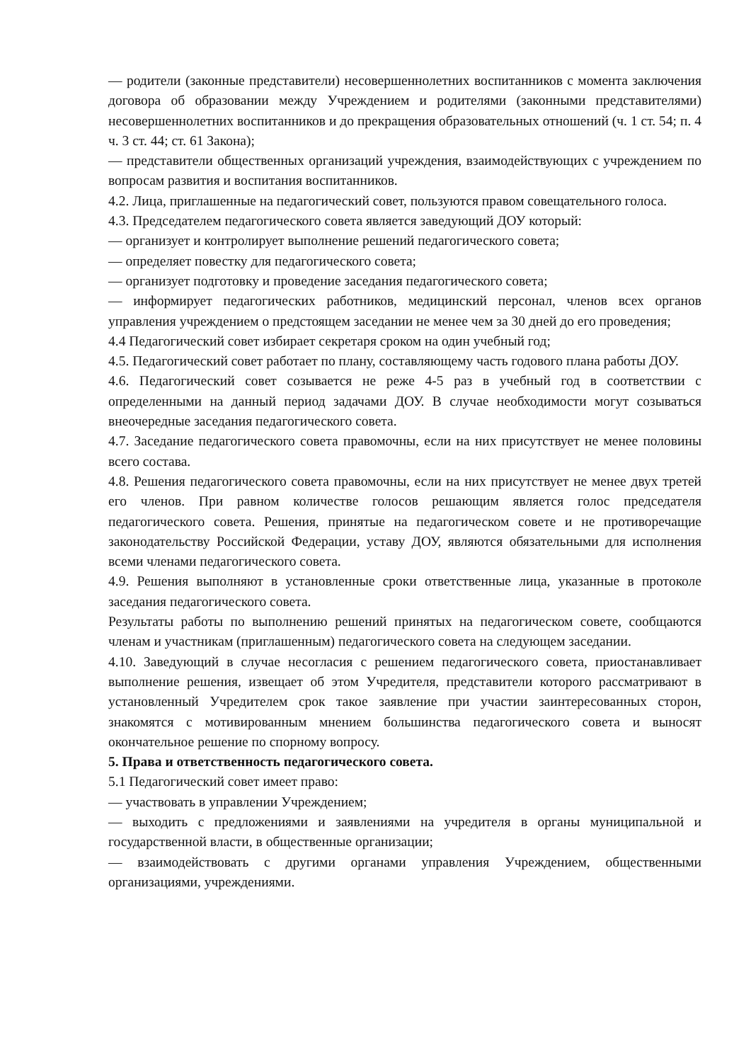— родители (законные представители) несовершеннолетних воспитанников с момента заключения договора об образовании между Учреждением и родителями (законными представителями) несовершеннолетних воспитанников и до прекращения образовательных отношений (ч. 1 ст. 54; п. 4 ч. 3 ст. 44; ст. 61 Закона);
— представители общественных организаций учреждения, взаимодействующих с учреждением по вопросам развития и воспитания воспитанников.
4.2. Лица, приглашенные на педагогический совет, пользуются правом совещательного голоса.
4.3. Председателем педагогического совета является заведующий ДОУ который:
— организует и контролирует выполнение решений педагогического совета;
— определяет повестку для педагогического совета;
— организует подготовку и проведение заседания педагогического совета;
— информирует педагогических работников, медицинский персонал, членов всех органов управления учреждением о предстоящем заседании не менее чем за 30 дней до его проведения;
4.4 Педагогический совет избирает секретаря сроком на один учебный год;
4.5. Педагогический совет работает по плану, составляющему часть годового плана работы ДОУ.
4.6. Педагогический совет созывается не реже 4-5 раз в учебный год в соответствии с определенными на данный период задачами ДОУ. В случае необходимости могут созываться внеочередные заседания педагогического совета.
4.7. Заседание педагогического совета правомочны, если на них присутствует не менее половины всего состава.
4.8. Решения педагогического совета правомочны, если на них присутствует не менее двух третей его членов. При равном количестве голосов решающим является голос председателя педагогического совета. Решения, принятые на педагогическом совете и не противоречащие законодательству Российской Федерации, уставу ДОУ, являются обязательными для исполнения всеми членами педагогического совета.
4.9. Решения выполняют в установленные сроки ответственные лица, указанные в протоколе заседания педагогического совета.
Результаты работы по выполнению решений принятых на педагогическом совете, сообщаются членам и участникам (приглашенным) педагогического совета на следующем заседании.
4.10. Заведующий в случае несогласия с решением педагогического совета, приостанавливает выполнение решения, извещает об этом Учредителя, представители которого рассматривают в установленный Учредителем срок такое заявление при участии заинтересованных сторон, знакомятся с мотивированным мнением большинства педагогического совета и выносят окончательное решение по спорному вопросу.
5. Права и ответственность педагогического совета.
5.1 Педагогический совет имеет право:
— участвовать в управлении Учреждением;
— выходить с предложениями и заявлениями на учредителя в органы муниципальной и государственной власти, в общественные организации;
— взаимодействовать с другими органами управления Учреждением, общественными организациями, учреждениями.